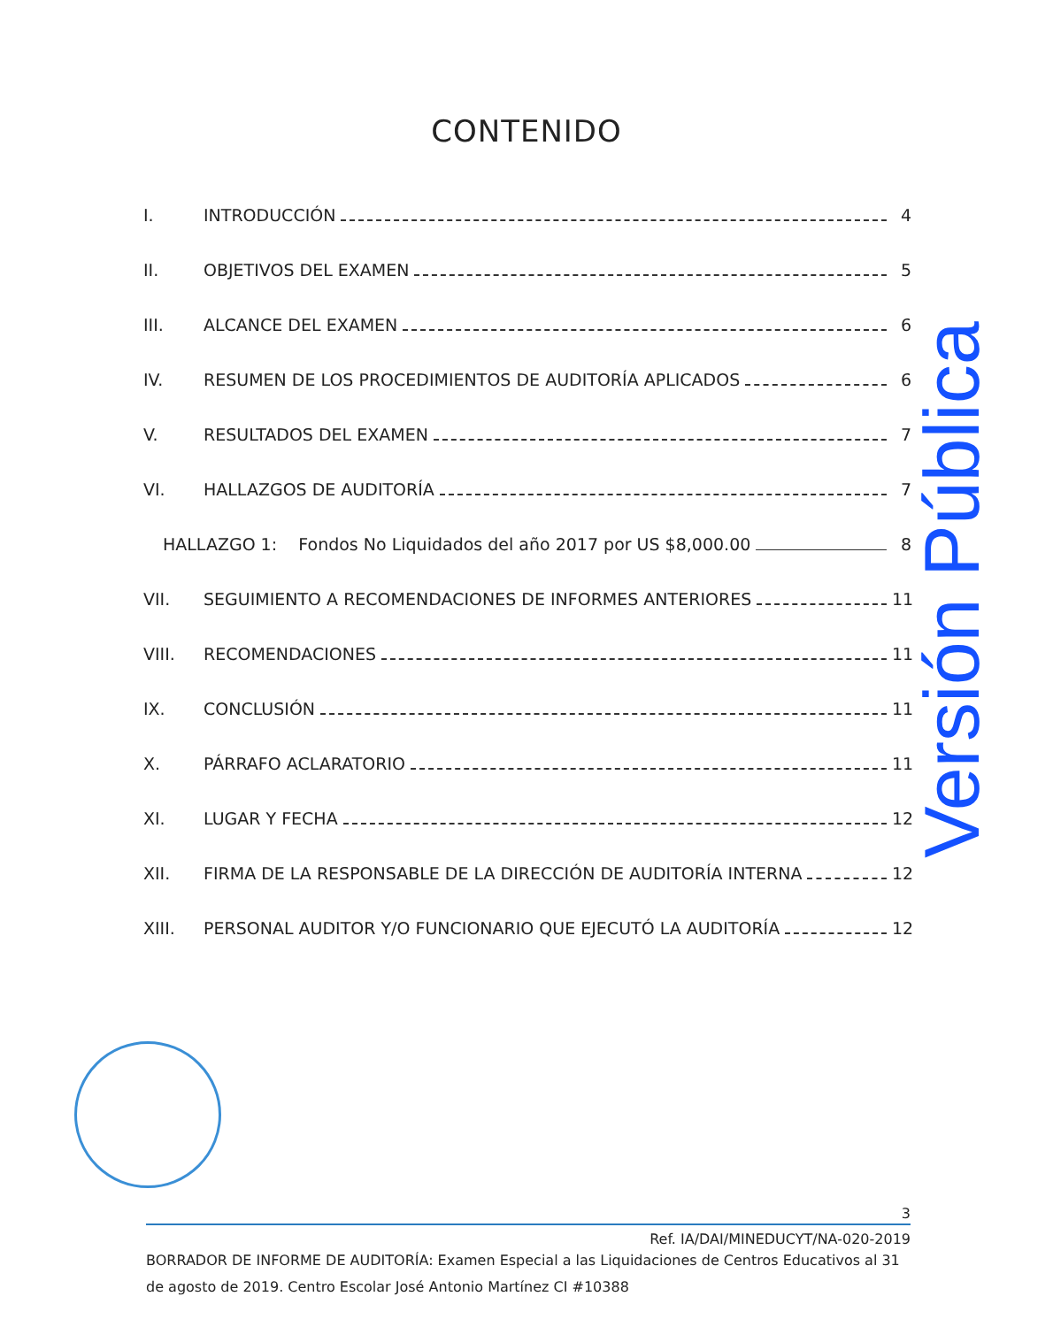CONTENIDO
I. INTRODUCCIÓN 4
II. OBJETIVOS DEL EXAMEN 5
III. ALCANCE DEL EXAMEN 6
IV. RESUMEN DE LOS PROCEDIMIENTOS DE AUDITORÍA APLICADOS 6
V. RESULTADOS DEL EXAMEN 7
VI. HALLAZGOS DE AUDITORÍA 7
HALLAZGO 1: Fondos No Liquidados del año 2017 por US $8,000.00 8
VII. SEGUIMIENTO A RECOMENDACIONES DE INFORMES ANTERIORES 11
VIII. RECOMENDACIONES 11
IX. CONCLUSIÓN 11
X. PÁRRAFO ACLARATORIO 11
XI. LUGAR Y FECHA 12
XII. FIRMA DE LA RESPONSABLE DE LA DIRECCIÓN DE AUDITORÍA INTERNA 12
XIII. PERSONAL AUDITOR Y/O FUNCIONARIO QUE EJECUTÓ LA AUDITORÍA 12
Versión Pública
3
Ref. IA/DAI/MINEDUCYT/NA-020-2019
BORRADOR DE INFORME DE AUDITORÍA: Examen Especial a las Liquidaciones de Centros Educativos al 31 de agosto de 2019. Centro Escolar José Antonio Martínez CI #10388